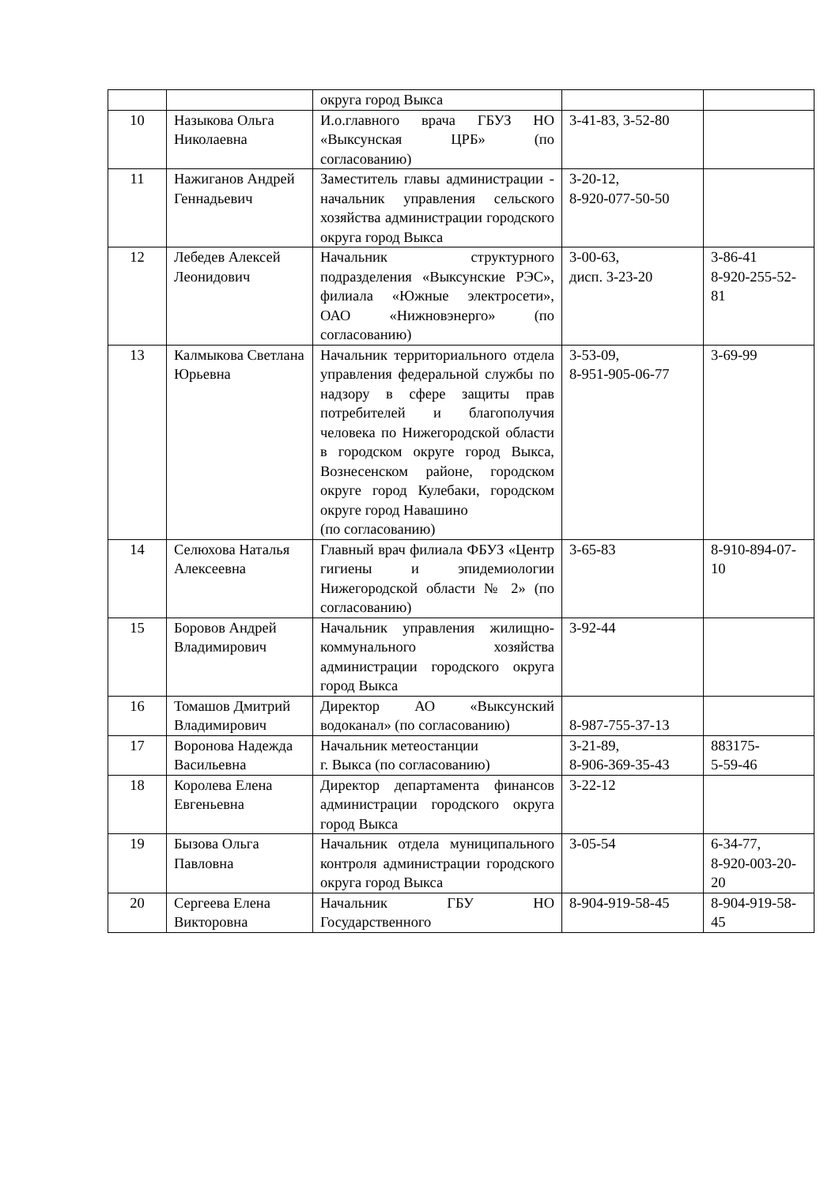| | | округа город Выкса | | |
| 10 | Назыкова Ольга Николаевна | И.о.главного врача ГБУЗ НО «Выксунская ЦРБ» (по согласованию) | 3-41-83, 3-52-80 | |
| 11 | Нажиганов Андрей Геннадьевич | Заместитель главы администрации - начальник управления сельского хозяйства администрации городского округа город Выкса | 3-20-12, 8-920-077-50-50 | |
| 12 | Лебедев Алексей Леонидович | Начальник структурного подразделения «Выксунские РЭС», филиала «Южные электросети», ОАО «Нижновэнерго» (по согласованию) | 3-00-63, дисп. 3-23-20 | 3-86-41 8-920-255-52-81 |
| 13 | Калмыкова Светлана Юрьевна | Начальник территориального отдела управления федеральной службы по надзору в сфере защиты прав потребителей и благополучия человека по Нижегородской области в городском округе город Выкса, Вознесенском районе, городском округе город Кулебаки, городском округе город Навашино (по согласованию) | 3-53-09, 8-951-905-06-77 | 3-69-99 |
| 14 | Селюхова Наталья Алексеевна | Главный врач филиала ФБУЗ «Центр гигиены и эпидемиологии Нижегородской области № 2» (по согласованию) | 3-65-83 | 8-910-894-07-10 |
| 15 | Боровов Андрей Владимирович | Начальник управления жилищно-коммунального хозяйства администрации городского округа город Выкса | 3-92-44 | |
| 16 | Томашов Дмитрий Владимирович | Директор АО «Выксунский водоканал» (по согласованию) | 8-987-755-37-13 | |
| 17 | Воронова Надежда Васильевна | Начальник метеостанции г. Выкса (по согласованию) | 3-21-89, 8-906-369-35-43 | 883175- 5-59-46 |
| 18 | Королева Елена Евгеньевна | Директор департамента финансов администрации городского округа город Выкса | 3-22-12 | |
| 19 | Бызова Ольга Павловна | Начальник отдела муниципального контроля администрации городского округа город Выкса | 3-05-54 | 6-34-77, 8-920-003-20-20 |
| 20 | Сергеева Елена Викторовна | Начальник ГБУ НО Государственного | 8-904-919-58-45 | 8-904-919-58-45 |